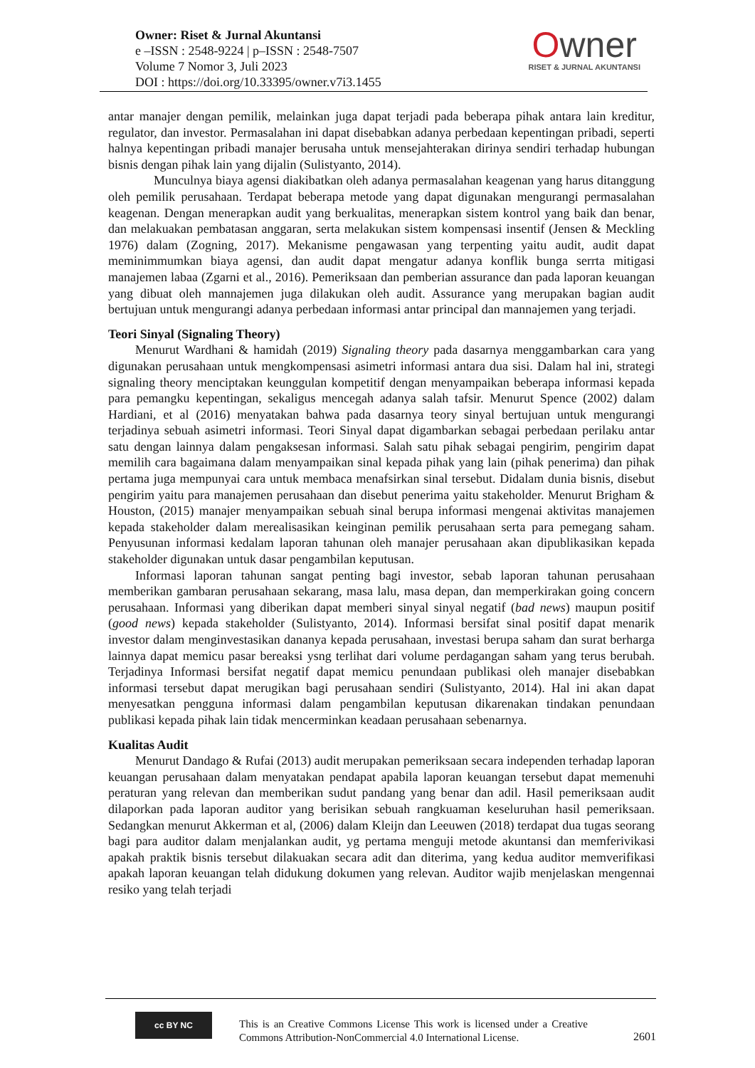Owner: Riset & Jurnal Akuntansi
e –ISSN : 2548-9224 | p–ISSN : 2548-7507
Volume 7 Nomor 3, Juli 2023
DOI : https://doi.org/10.33395/owner.v7i3.1455
Owner
RISET & JURNAL AKUNTANSI
antar manajer dengan pemilik, melainkan juga dapat terjadi pada beberapa pihak antara lain kreditur, regulator, dan investor. Permasalahan ini dapat disebabkan adanya perbedaan kepentingan pribadi, seperti halnya kepentingan pribadi manajer berusaha untuk mensejahterakan dirinya sendiri terhadap hubungan bisnis dengan pihak lain yang dijalin (Sulistyanto, 2014).
Munculnya biaya agensi diakibatkan oleh adanya permasalahan keagenan yang harus ditanggung oleh pemilik perusahaan. Terdapat beberapa metode yang dapat digunakan mengurangi permasalahan keagenan. Dengan menerapkan audit yang berkualitas, menerapkan sistem kontrol yang baik dan benar, dan melakuakan pembatasan anggaran, serta melakukan sistem kompensasi insentif (Jensen & Meckling 1976) dalam (Zogning, 2017). Mekanisme pengawasan yang terpenting yaitu audit, audit dapat meminimmumkan biaya agensi, dan audit dapat mengatur adanya konflik bunga serrta mitigasi manajemen labaa (Zgarni et al., 2016). Pemeriksaan dan pemberian assurance dan pada laporan keuangan yang dibuat oleh mannajemen juga dilakukan oleh audit. Assurance yang merupakan bagian audit bertujuan untuk mengurangi adanya perbedaan informasi antar principal dan mannajemen yang terjadi.
Teori Sinyal (Signaling Theory)
Menurut Wardhani & hamidah (2019) Signaling theory pada dasarnya menggambarkan cara yang digunakan perusahaan untuk mengkompensasi asimetri informasi antara dua sisi. Dalam hal ini, strategi signaling theory menciptakan keunggulan kompetitif dengan menyampaikan beberapa informasi kepada para pemangku kepentingan, sekaligus mencegah adanya salah tafsir. Menurut Spence (2002) dalam Hardiani, et al (2016) menyatakan bahwa pada dasarnya teory sinyal bertujuan untuk mengurangi terjadinya sebuah asimetri informasi. Teori Sinyal dapat digambarkan sebagai perbedaan perilaku antar satu dengan lainnya dalam pengaksesan informasi. Salah satu pihak sebagai pengirim, pengirim dapat memilih cara bagaimana dalam menyampaikan sinal kepada pihak yang lain (pihak penerima) dan pihak pertama juga mempunyai cara untuk membaca menafsirkan sinal tersebut. Didalam dunia bisnis, disebut pengirim yaitu para manajemen perusahaan dan disebut penerima yaitu stakeholder. Menurut Brigham & Houston, (2015) manajer menyampaikan sebuah sinal berupa informasi mengenai aktivitas manajemen kepada stakeholder dalam merealisasikan keinginan pemilik perusahaan serta para pemegang saham. Penyusunan informasi kedalam laporan tahunan oleh manajer perusahaan akan dipublikasikan kepada stakeholder digunakan untuk dasar pengambilan keputusan.
Informasi laporan tahunan sangat penting bagi investor, sebab laporan tahunan perusahaan memberikan gambaran perusahaan sekarang, masa lalu, masa depan, dan memperkirakan going concern perusahaan. Informasi yang diberikan dapat memberi sinyal sinyal negatif (bad news) maupun positif (good news) kepada stakeholder (Sulistyanto, 2014). Informasi bersifat sinal positif dapat menarik investor dalam menginvestasikan dananya kepada perusahaan, investasi berupa saham dan surat berharga lainnya dapat memicu pasar bereaksi ysng terlihat dari volume perdagangan saham yang terus berubah. Terjadinya Informasi bersifat negatif dapat memicu penundaan publikasi oleh manajer disebabkan informasi tersebut dapat merugikan bagi perusahaan sendiri (Sulistyanto, 2014). Hal ini akan dapat menyesatkan pengguna informasi dalam pengambilan keputusan dikarenakan tindakan penundaan publikasi kepada pihak lain tidak mencerminkan keadaan perusahaan sebenarnya.
Kualitas Audit
Menurut Dandago & Rufai (2013) audit merupakan pemeriksaan secara independen terhadap laporan keuangan perusahaan dalam menyatakan pendapat apabila laporan keuangan tersebut dapat memenuhi peraturan yang relevan dan memberikan sudut pandang yang benar dan adil. Hasil pemeriksaan audit dilaporkan pada laporan auditor yang berisikan sebuah rangkuaman keseluruhan hasil pemeriksaan. Sedangkan menurut Akkerman et al, (2006) dalam Kleijn dan Leeuwen (2018) terdapat dua tugas seorang bagi para auditor dalam menjalankan audit, yg pertama menguji metode akuntansi dan memferivikasi apakah praktik bisnis tersebut dilakuakan secara adit dan diterima, yang kedua auditor memverifikasi apakah laporan keuangan telah didukung dokumen yang relevan. Auditor wajib menjelaskan mengennai resiko yang telah terjadi
cc BY NC
This is an Creative Commons License This work is licensed under a Creative Commons Attribution-NonCommercial 4.0 International License.
2601